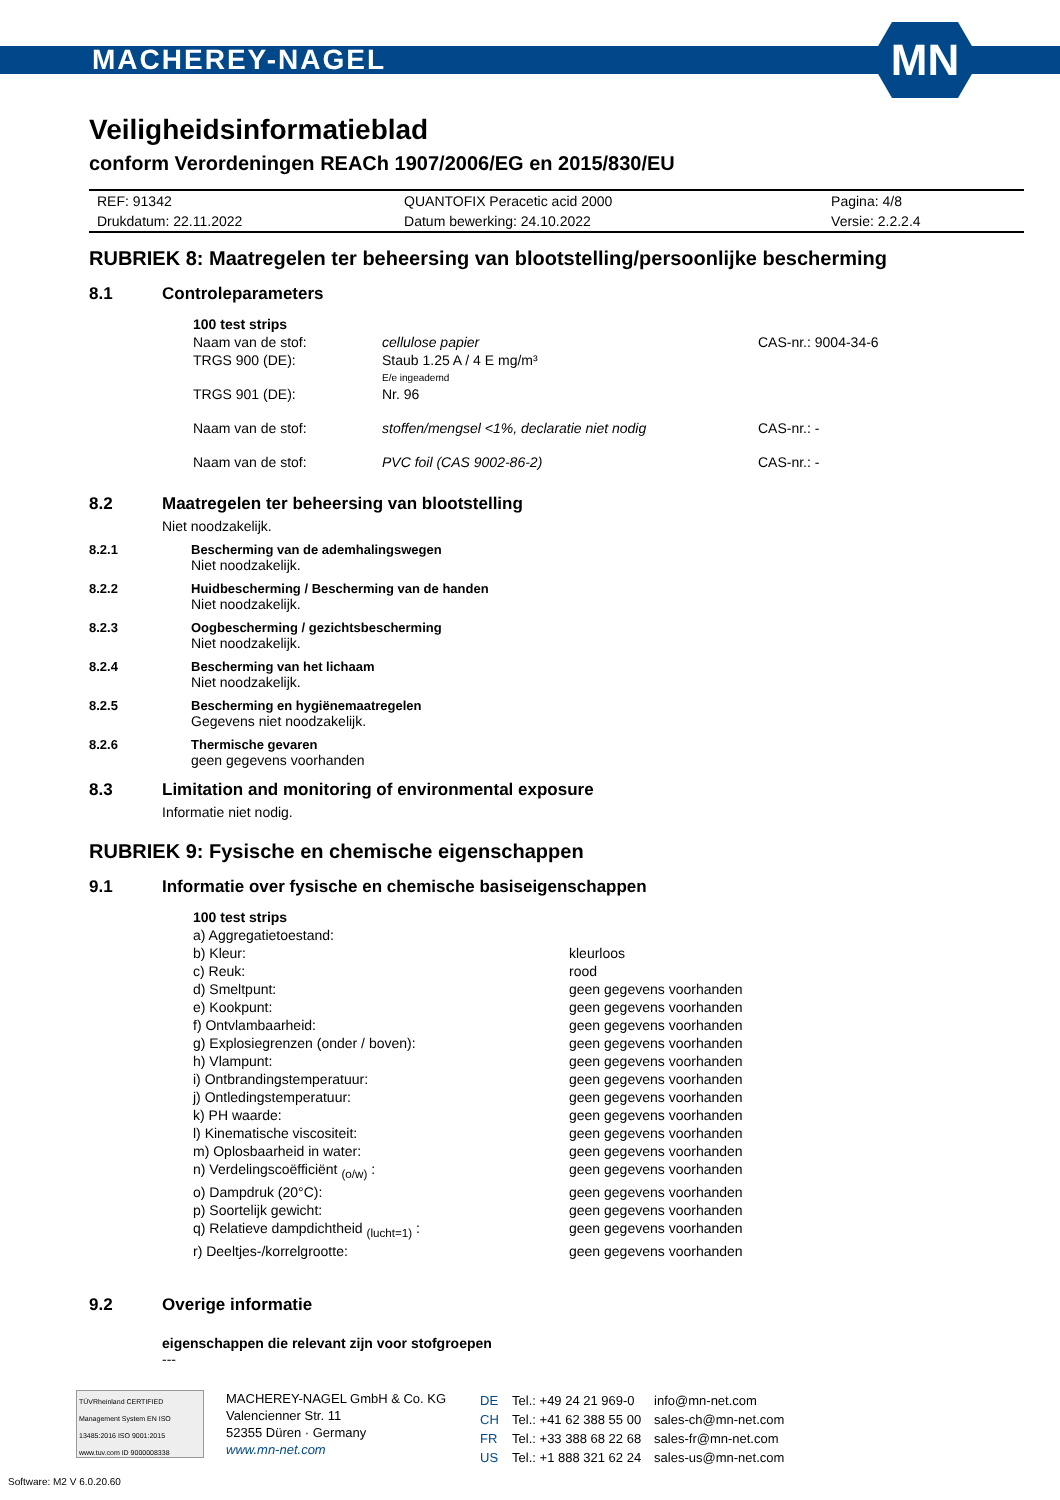MACHEREY-NAGEL
MN
Veiligheidsinformatieblad
conform Verordeningen REACh 1907/2006/EG en 2015/830/EU
| REF: 91342 | QUANTOFIX Peracetic acid 2000 | Pagina: 4/8 |
| Drukdatum: 22.11.2022 | Datum bewerking: 24.10.2022 | Versie: 2.2.2.4 |
RUBRIEK 8: Maatregelen ter beheersing van blootstelling/persoonlijke bescherming
8.1 Controleparameters
| 100 test strips | | |
| Naam van de stof: | cellulose papier | CAS-nr.: 9004-34-6 |
| TRGS 900 (DE): | Staub 1.25 A / 4 E mg/m³ E/e ingeademd | |
| TRGS 901 (DE): | Nr. 96 | |
| Naam van de stof: | stoffen/mengsel <1%, declaratie niet nodig | CAS-nr.: - |
| Naam van de stof: | PVC foil (CAS 9002-86-2) | CAS-nr.: - |
8.2 Maatregelen ter beheersing van blootstelling
Niet noodzakelijk.
8.2.1 Bescherming van de ademhalingswegen
Niet noodzakelijk.
8.2.2 Huidbescherming / Bescherming van de handen
Niet noodzakelijk.
8.2.3 Oogbescherming / gezichtsbescherming
Niet noodzakelijk.
8.2.4 Bescherming van het lichaam
Niet noodzakelijk.
8.2.5 Bescherming en hygiënemaatregelen
Gegevens niet noodzakelijk.
8.2.6 Thermische gevaren
geen gegevens voorhanden
8.3 Limitation and monitoring of environmental exposure
Informatie niet nodig.
RUBRIEK 9: Fysische en chemische eigenschappen
9.1 Informatie over fysische en chemische basiseigenschappen
| 100 test strips | |
| a) Aggregatietoestand: | |
| b) Kleur: | kleurloos |
| c) Reuk: | rood |
| d) Smeltpunt: | geen gegevens voorhanden |
| e) Kookpunt: | geen gegevens voorhanden |
| f) Ontvlambaarheid: | geen gegevens voorhanden |
| g) Explosiegrenzen (onder / boven): | geen gegevens voorhanden |
| h) Vlampunt: | geen gegevens voorhanden |
| i) Ontbrandingstemperatuur: | geen gegevens voorhanden |
| j) Ontledingstemperatuur: | geen gegevens voorhanden |
| k) PH waarde: | geen gegevens voorhanden |
| l) Kinematische viscositeit: | geen gegevens voorhanden |
| m) Oplosbaarheid in water: | geen gegevens voorhanden |
| n) Verdelingscoëfficiënt <sub>(o/w)</sub> : | geen gegevens voorhanden |
| o) Dampdruk (20°C): | geen gegevens voorhanden |
| p) Soortelijk gewicht: | geen gegevens voorhanden |
| q) Relatieve dampdichtheid <sub>(lucht=1)</sub> : | geen gegevens voorhanden |
| r) Deeltjes-/korrelgrootte: | geen gegevens voorhanden |
9.2 Overige informatie
eigenschappen die relevant zijn voor stofgroepen
---
TÜVRheinland CERTIFIED
Management System EN ISO 13485:2016 ISO 9001:2015
www.tuv.com ID 9000008338
MACHEREY-NAGEL GmbH & Co. KG
Valencienner Str. 11
52355 Düren · Germany
www.mn-net.com
| DE | Tel.: +49 24 21 969-0 | info@mn-net.com |
| CH | Tel.: +41 62 388 55 00 | sales-ch@mn-net.com |
| FR | Tel.: +33 388 68 22 68 | sales-fr@mn-net.com |
| US | Tel.: +1 888 321 62 24 | sales-us@mn-net.com |
Software: M2 V 6.0.20.60